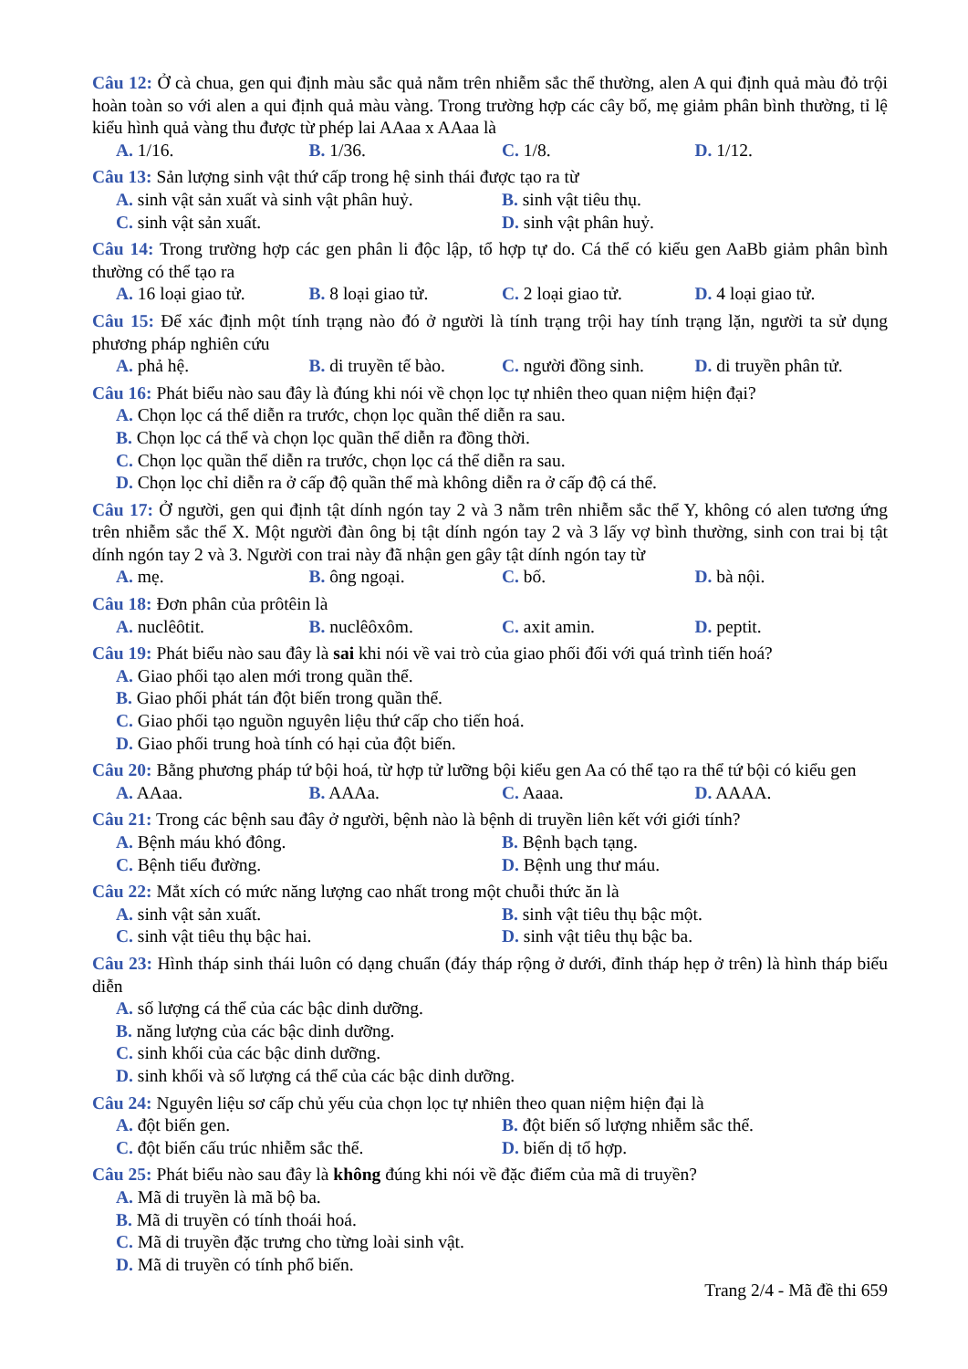Câu 12: Ở cà chua, gen qui định màu sắc quả nằm trên nhiễm sắc thể thường, alen A qui định quả màu đỏ trội hoàn toàn so với alen a qui định quả màu vàng. Trong trường hợp các cây bố, mẹ giảm phân bình thường, tỉ lệ kiểu hình quả vàng thu được từ phép lai AAaa x AAaa là
A. 1/16. B. 1/36. C. 1/8. D. 1/12.
Câu 13: Sản lượng sinh vật thứ cấp trong hệ sinh thái được tạo ra từ
A. sinh vật sản xuất và sinh vật phân huỷ. B. sinh vật tiêu thụ.
C. sinh vật sản xuất. D. sinh vật phân huỷ.
Câu 14: Trong trường hợp các gen phân li độc lập, tổ hợp tự do. Cá thể có kiểu gen AaBb giảm phân bình thường có thể tạo ra
A. 16 loại giao tử. B. 8 loại giao tử. C. 2 loại giao tử. D. 4 loại giao tử.
Câu 15: Để xác định một tính trạng nào đó ở người là tính trạng trội hay tính trạng lặn, người ta sử dụng phương pháp nghiên cứu
A. phả hệ. B. di truyền tế bào. C. người đồng sinh. D. di truyền phân tử.
Câu 16: Phát biểu nào sau đây là đúng khi nói về chọn lọc tự nhiên theo quan niệm hiện đại?
A. Chọn lọc cá thể diễn ra trước, chọn lọc quần thể diễn ra sau.
B. Chọn lọc cá thể và chọn lọc quần thể diễn ra đồng thời.
C. Chọn lọc quần thể diễn ra trước, chọn lọc cá thể diễn ra sau.
D. Chọn lọc chỉ diễn ra ở cấp độ quần thể mà không diễn ra ở cấp độ cá thể.
Câu 17: Ở người, gen qui định tật dính ngón tay 2 và 3 nằm trên nhiễm sắc thể Y, không có alen tương ứng trên nhiễm sắc thể X. Một người đàn ông bị tật dính ngón tay 2 và 3 lấy vợ bình thường, sinh con trai bị tật dính ngón tay 2 và 3. Người con trai này đã nhận gen gây tật dính ngón tay từ
A. mẹ. B. ông ngoại. C. bố. D. bà nội.
Câu 18: Đơn phân của prôtêin là
A. nuclêôtit. B. nuclêôxôm. C. axit amin. D. peptit.
Câu 19: Phát biểu nào sau đây là sai khi nói về vai trò của giao phối đối với quá trình tiến hoá?
A. Giao phối tạo alen mới trong quần thể.
B. Giao phối phát tán đột biến trong quần thể.
C. Giao phối tạo nguồn nguyên liệu thứ cấp cho tiến hoá.
D. Giao phối trung hoà tính có hại của đột biến.
Câu 20: Bằng phương pháp tứ bội hoá, từ hợp tử lưỡng bội kiểu gen Aa có thể tạo ra thể tứ bội có kiểu gen
A. AAaa. B. AAAa. C. Aaaa. D. AAAA.
Câu 21: Trong các bệnh sau đây ở người, bệnh nào là bệnh di truyền liên kết với giới tính?
A. Bệnh máu khó đông. B. Bệnh bạch tạng.
C. Bệnh tiểu đường. D. Bệnh ung thư máu.
Câu 22: Mắt xích có mức năng lượng cao nhất trong một chuỗi thức ăn là
A. sinh vật sản xuất. B. sinh vật tiêu thụ bậc một.
C. sinh vật tiêu thụ bậc hai. D. sinh vật tiêu thụ bậc ba.
Câu 23: Hình tháp sinh thái luôn có dạng chuẩn (đáy tháp rộng ở dưới, đỉnh tháp hẹp ở trên) là hình tháp biểu diễn
A. số lượng cá thể của các bậc dinh dưỡng.
B. năng lượng của các bậc dinh dưỡng.
C. sinh khối của các bậc dinh dưỡng.
D. sinh khối và số lượng cá thể của các bậc dinh dưỡng.
Câu 24: Nguyên liệu sơ cấp chủ yếu của chọn lọc tự nhiên theo quan niệm hiện đại là
A. đột biến gen. B. đột biến số lượng nhiễm sắc thể.
C. đột biến cấu trúc nhiễm sắc thể. D. biến dị tổ hợp.
Câu 25: Phát biểu nào sau đây là không đúng khi nói về đặc điểm của mã di truyền?
A. Mã di truyền là mã bộ ba.
B. Mã di truyền có tính thoái hoá.
C. Mã di truyền đặc trưng cho từng loài sinh vật.
D. Mã di truyền có tính phổ biến.
Trang 2/4 - Mã đề thi 659